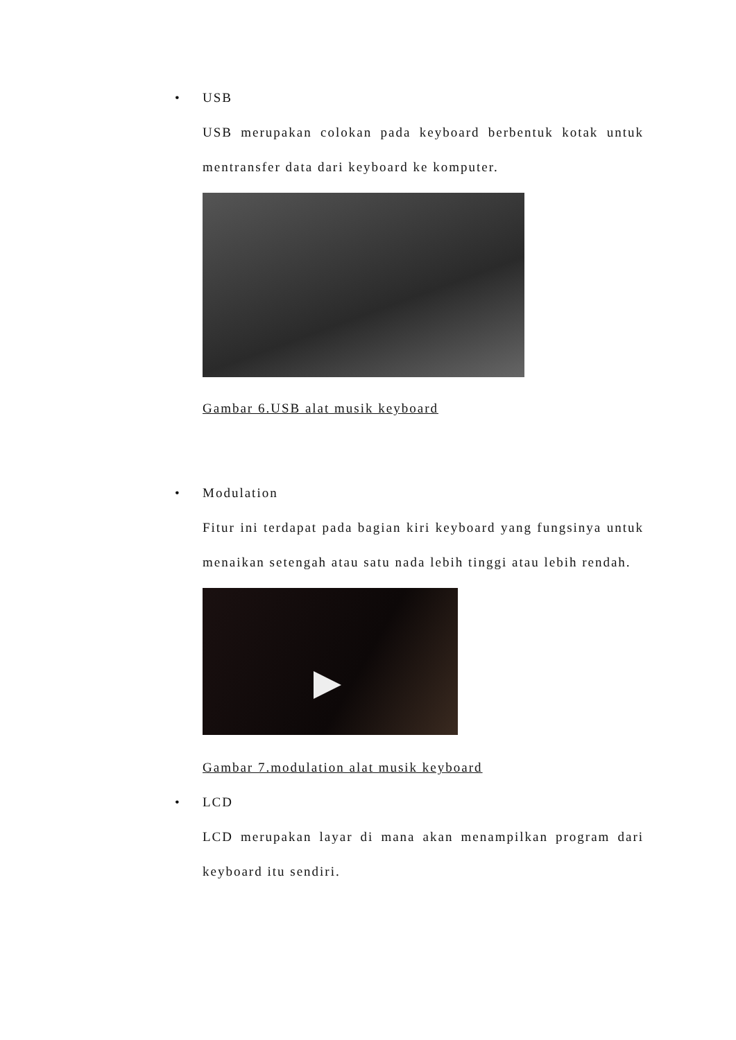• USB
USB merupakan colokan pada keyboard berbentuk kotak untuk mentransfer data dari keyboard ke komputer.
Gambar 6.USB alat musik keyboard
• Modulation
Fitur ini terdapat pada bagian kiri keyboard yang fungsinya untuk menaikan setengah atau satu nada lebih tinggi atau lebih rendah.
Gambar 7.modulation alat musik keyboard
• LCD
LCD merupakan layar di mana akan menampilkan program dari keyboard itu sendiri.